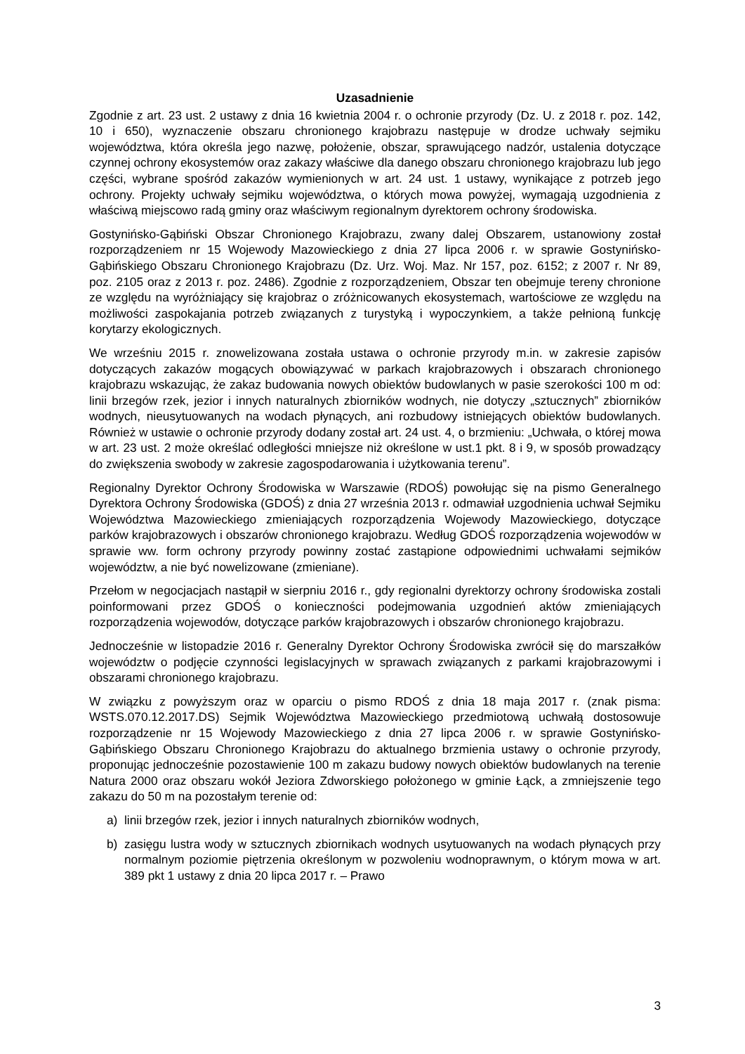Uzasadnienie
Zgodnie z art. 23 ust. 2 ustawy z dnia 16 kwietnia 2004 r. o ochronie przyrody (Dz. U. z 2018 r. poz. 142, 10 i 650), wyznaczenie obszaru chronionego krajobrazu następuje w drodze uchwały sejmiku województwa, która określa jego nazwę, położenie, obszar, sprawującego nadzór, ustalenia dotyczące czynnej ochrony ekosystemów oraz zakazy właściwe dla danego obszaru chronionego krajobrazu lub jego części, wybrane spośród zakazów wymienionych w art. 24 ust. 1 ustawy, wynikające z potrzeb jego ochrony. Projekty uchwały sejmiku województwa, o których mowa powyżej, wymagają uzgodnienia z właściwą miejscowo radą gminy oraz właściwym regionalnym dyrektorem ochrony środowiska.
Gostynińsko-Gąbiński Obszar Chronionego Krajobrazu, zwany dalej Obszarem, ustanowiony został rozporządzeniem nr 15 Wojewody Mazowieckiego z dnia 27 lipca 2006 r. w sprawie Gostynińsko-Gąbińskiego Obszaru Chronionego Krajobrazu (Dz. Urz. Woj. Maz. Nr 157, poz. 6152; z 2007 r. Nr 89, poz. 2105 oraz z 2013 r. poz. 2486). Zgodnie z rozporządzeniem, Obszar ten obejmuje tereny chronione ze względu na wyróżniający się krajobraz o zróżnicowanych ekosystemach, wartościowe ze względu na możliwości zaspokajania potrzeb związanych z turystyką i wypoczynkiem, a także pełnioną funkcję korytarzy ekologicznych.
We wrześniu 2015 r. znowelizowana została ustawa o ochronie przyrody m.in. w zakresie zapisów dotyczących zakazów mogących obowiązywać w parkach krajobrazowych i obszarach chronionego krajobrazu wskazując, że zakaz budowania nowych obiektów budowlanych w pasie szerokości 100 m od: linii brzegów rzek, jezior i innych naturalnych zbiorników wodnych, nie dotyczy „sztucznych” zbiorników wodnych, nieusytuowanych na wodach płynących, ani rozbudowy istniejących obiektów budowlanych. Również w ustawie o ochronie przyrody dodany został art. 24 ust. 4, o brzmieniu: „Uchwała, o której mowa w art. 23 ust. 2 może określać odległości mniejsze niż określone w ust.1 pkt. 8 i 9, w sposób prowadzący do zwiększenia swobody w zakresie zagospodarowania i użytkowania terenu”.
Regionalny Dyrektor Ochrony Środowiska w Warszawie (RDOŚ) powołując się na pismo Generalnego Dyrektora Ochrony Środowiska (GDOŚ) z dnia 27 września 2013 r. odmawiał uzgodnienia uchwał Sejmiku Województwa Mazowieckiego zmieniających rozporządzenia Wojewody Mazowieckiego, dotyczące parków krajobrazowych i obszarów chronionego krajobrazu. Według GDOŚ rozporządzenia wojewodów w sprawie ww. form ochrony przyrody powinny zostać zastąpione odpowiednimi uchwałami sejmików województw, a nie być nowelizowane (zmieniane).
Przełom w negocjacjach nastąpił w sierpniu 2016 r., gdy regionalni dyrektorzy ochrony środowiska zostali poinformowani przez GDOŚ o konieczności podejmowania uzgodnień aktów zmieniających rozporządzenia wojewodów, dotyczące parków krajobrazowych i obszarów chronionego krajobrazu.
Jednocześnie w listopadzie 2016 r. Generalny Dyrektor Ochrony Środowiska zwrócił się do marszałków województw o podjęcie czynności legislacyjnych w sprawach związanych z parkami krajobrazowymi i obszarami chronionego krajobrazu.
W związku z powyższym oraz w oparciu o pismo RDOŚ z dnia 18 maja 2017 r. (znak pisma: WSTS.070.12.2017.DS) Sejmik Województwa Mazowieckiego przedmiotową uchwałą dostosowuje rozporządzenie nr 15 Wojewody Mazowieckiego z dnia 27 lipca 2006 r. w sprawie Gostynińsko-Gąbińskiego Obszaru Chronionego Krajobrazu do aktualnego brzmienia ustawy o ochronie przyrody, proponując jednocześnie pozostawienie 100 m zakazu budowy nowych obiektów budowlanych na terenie Natura 2000 oraz obszaru wokół Jeziora Zdworskiego położonego w gminie Łąck, a zmniejszenie tego zakazu do 50 m na pozostałym terenie od:
a) linii brzegów rzek, jezior i innych naturalnych zbiorników wodnych,
b) zasięgu lustra wody w sztucznych zbiornikach wodnych usytuowanych na wodach płynących przy normalnym poziomie piętrzenia określonym w pozwoleniu wodnoprawnym, o którym mowa w art. 389 pkt 1 ustawy z dnia 20 lipca 2017 r. – Prawo
3